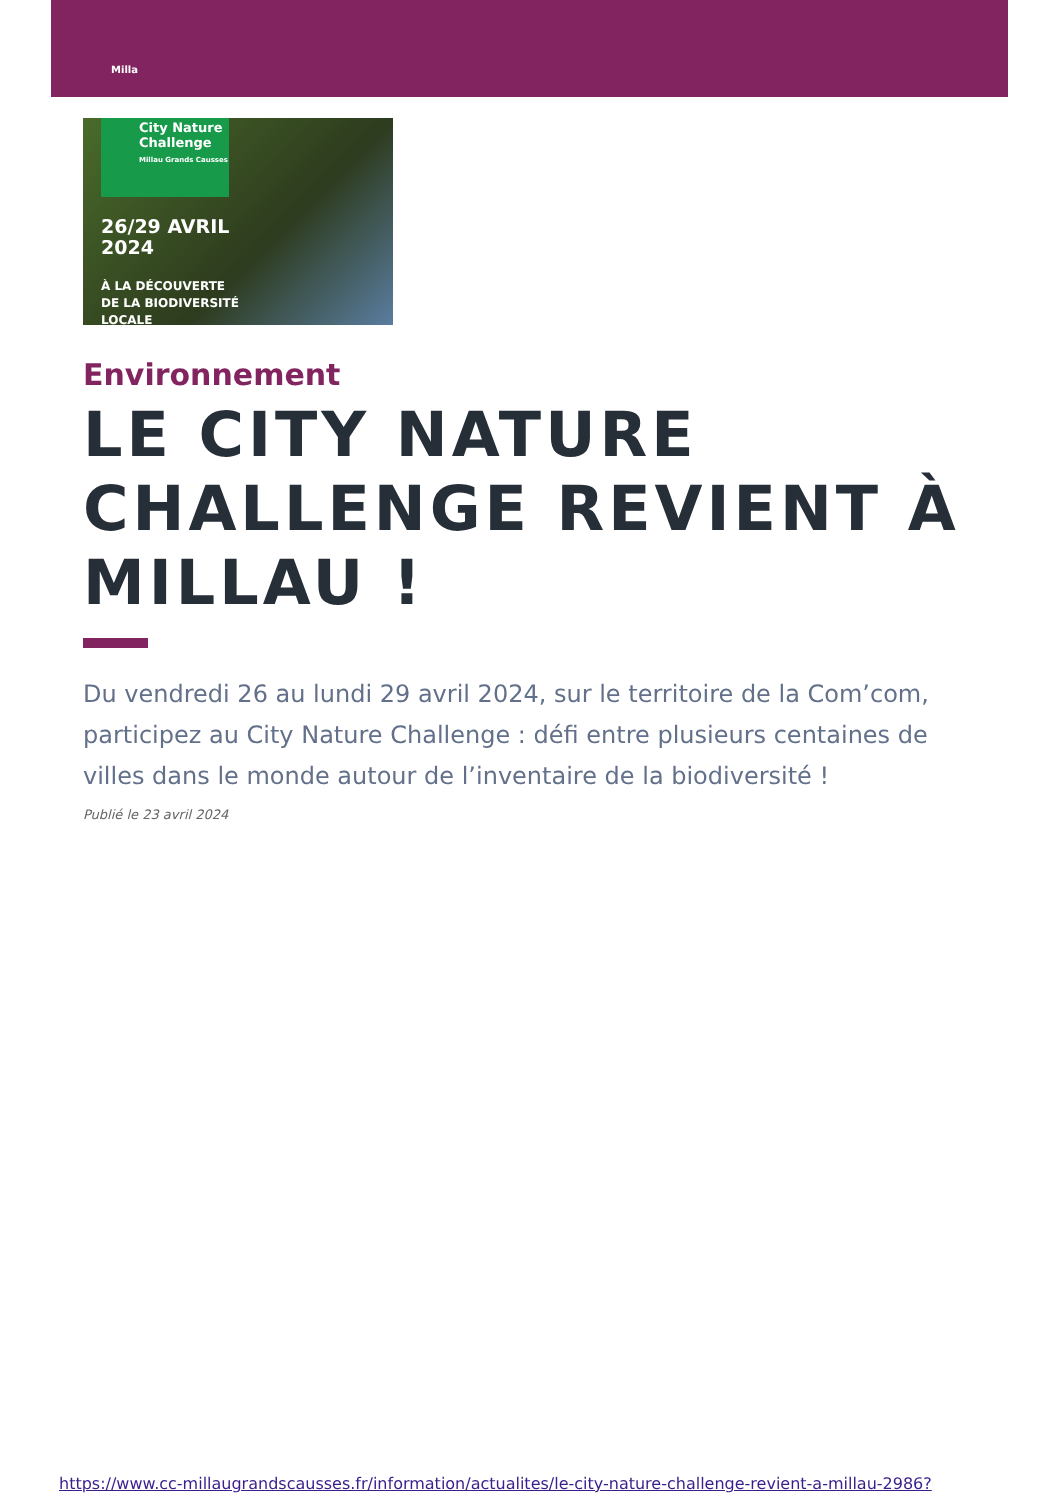Milla
City Nature Challenge
Millau Grands Causses
26/29 AVRIL
2024
À LA DÉCOUVERTE
DE LA BIODIVERSITÉ
LOCALE
Environnement
LE CITY NATURE CHALLENGE REVIENT À MILLAU !
Du vendredi 26 au lundi 29 avril 2024, sur le territoire de la Com’com, participez au City Nature Challenge : défi entre plusieurs centaines de villes dans le monde autour de l’inventaire de la biodiversité !
Publié le 23 avril 2024
https://www.cc-millaugrandscausses.fr/information/actualites/le-city-nature-challenge-revient-a-millau-2986?